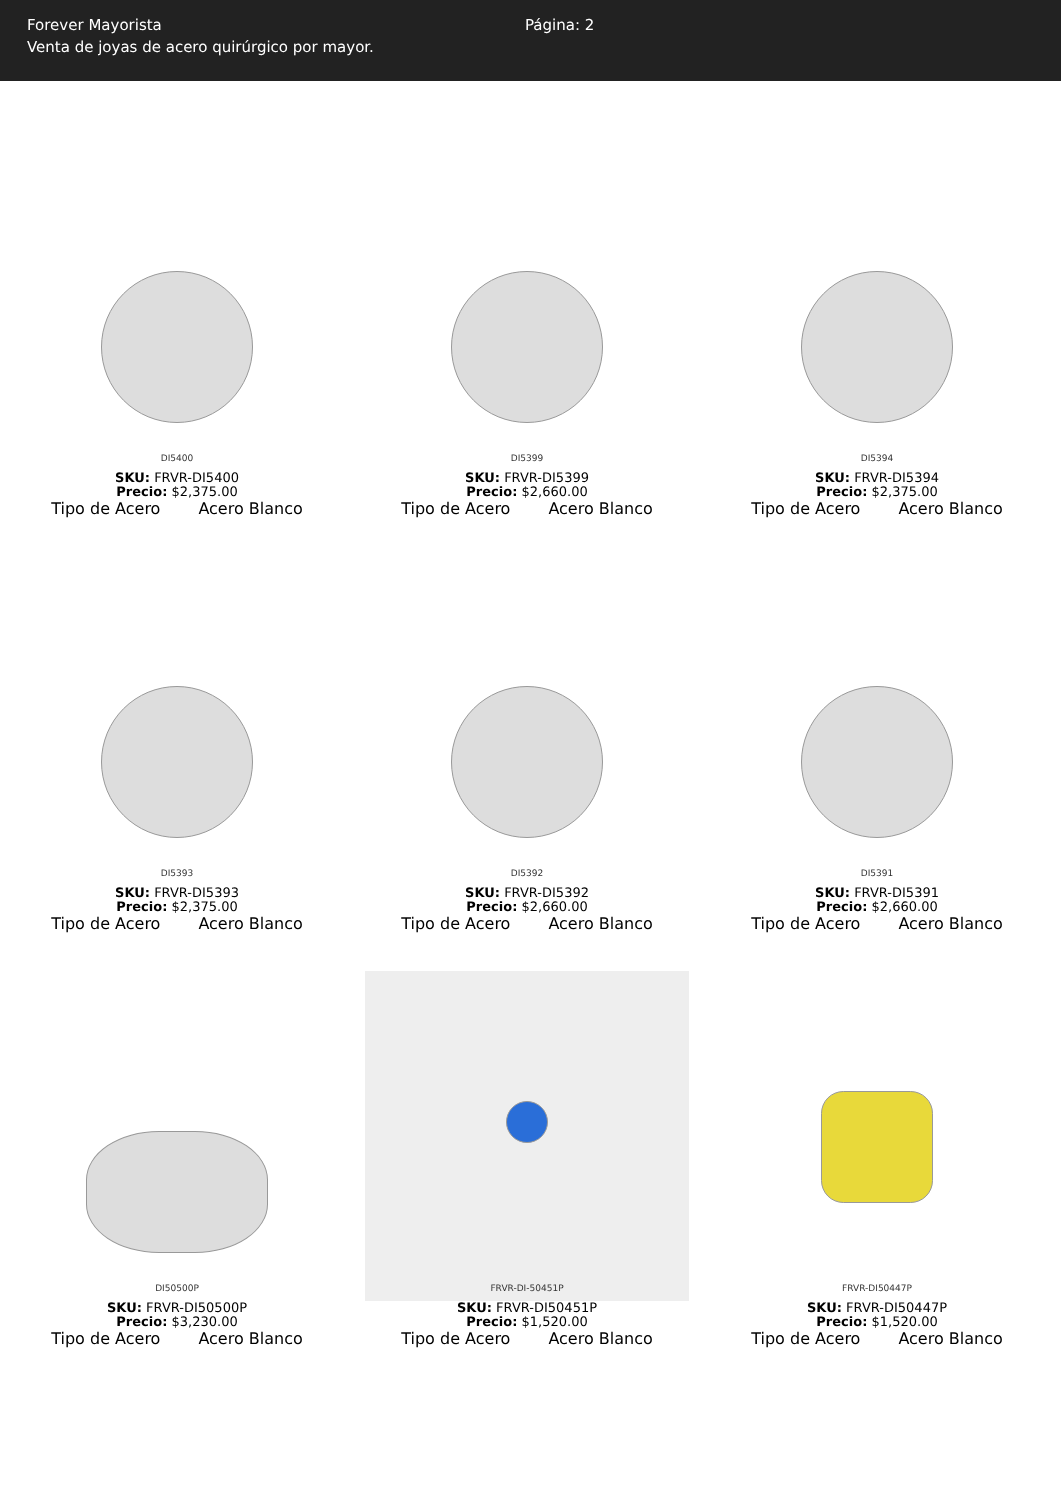Forever Mayorista
Venta de joyas de acero quirúrgico por mayor.
Página: 2
DI5400
SKU: FRVR-DI5400
Precio: $2,375.00
Tipo de Acero Acero Blanco
DI5399
SKU: FRVR-DI5399
Precio: $2,660.00
Tipo de Acero Acero Blanco
DI5394
SKU: FRVR-DI5394
Precio: $2,375.00
Tipo de Acero Acero Blanco
DI5393
SKU: FRVR-DI5393
Precio: $2,375.00
Tipo de Acero Acero Blanco
DI5392
SKU: FRVR-DI5392
Precio: $2,660.00
Tipo de Acero Acero Blanco
DI5391
SKU: FRVR-DI5391
Precio: $2,660.00
Tipo de Acero Acero Blanco
DI50500P
SKU: FRVR-DI50500P
Precio: $3,230.00
Tipo de Acero Acero Blanco
FRVR-DI-50451P
SKU: FRVR-DI50451P
Precio: $1,520.00
Tipo de Acero Acero Blanco
FRVR-DI50447P
SKU: FRVR-DI50447P
Precio: $1,520.00
Tipo de Acero Acero Blanco